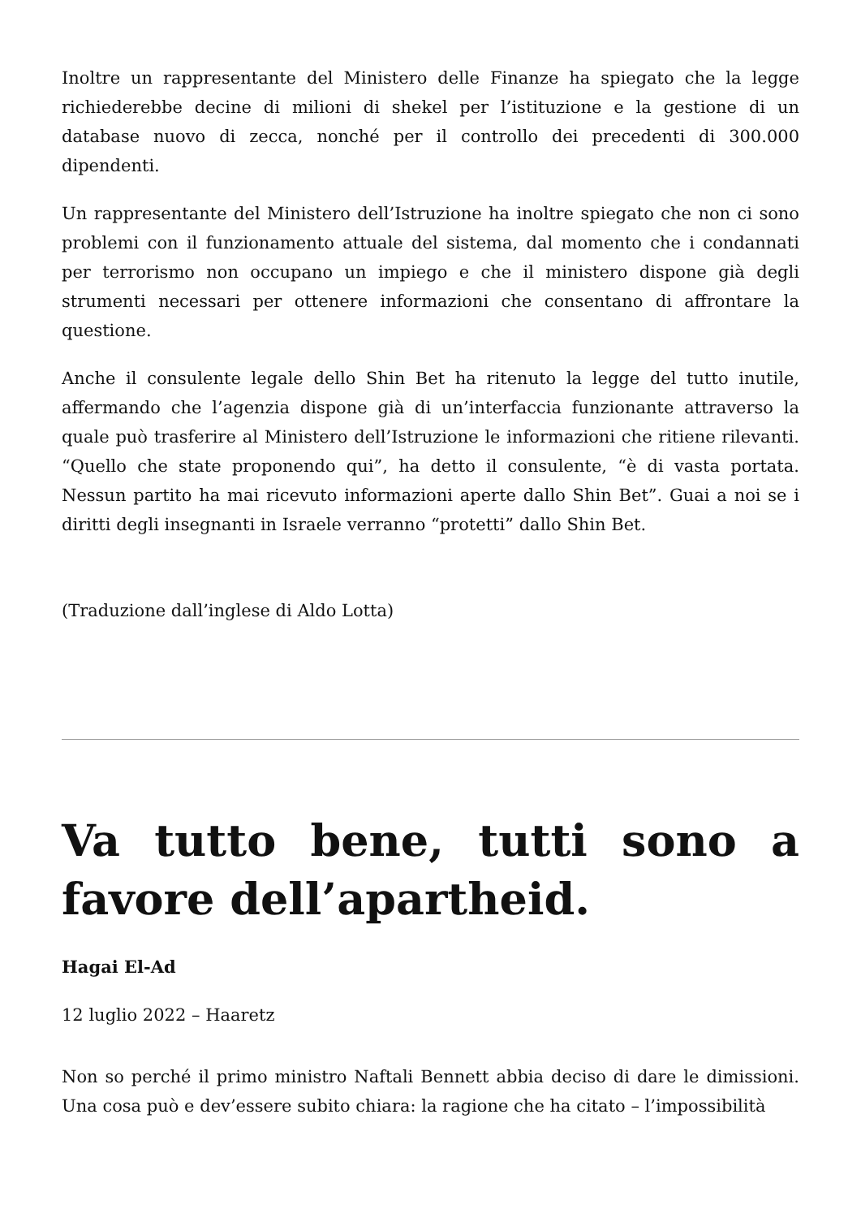Inoltre un rappresentante del Ministero delle Finanze ha spiegato che la legge richiederebbe decine di milioni di shekel per l’istituzione e la gestione di un database nuovo di zecca, nonché per il controllo dei precedenti di 300.000 dipendenti.
Un rappresentante del Ministero dell’Istruzione ha inoltre spiegato che non ci sono problemi con il funzionamento attuale del sistema, dal momento che i condannati per terrorismo non occupano un impiego e che il ministero dispone già degli strumenti necessari per ottenere informazioni che consentano di affrontare la questione.
Anche il consulente legale dello Shin Bet ha ritenuto la legge del tutto inutile, affermando che l’agenzia dispone già di un’interfaccia funzionante attraverso la quale può trasferire al Ministero dell’Istruzione le informazioni che ritiene rilevanti. “Quello che state proponendo qui”, ha detto il consulente, “è di vasta portata. Nessun partito ha mai ricevuto informazioni aperte dallo Shin Bet”. Guai a noi se i diritti degli insegnanti in Israele verranno “protetti” dallo Shin Bet.
(Traduzione dall’inglese di Aldo Lotta)
Va tutto bene, tutti sono a favore dell’apartheid.
Hagai El-Ad
12 luglio 2022 – Haaretz
Non so perché il primo ministro Naftali Bennett abbia deciso di dare le dimissioni. Una cosa può e dev’essere subito chiara: la ragione che ha citato – l’impossibilità